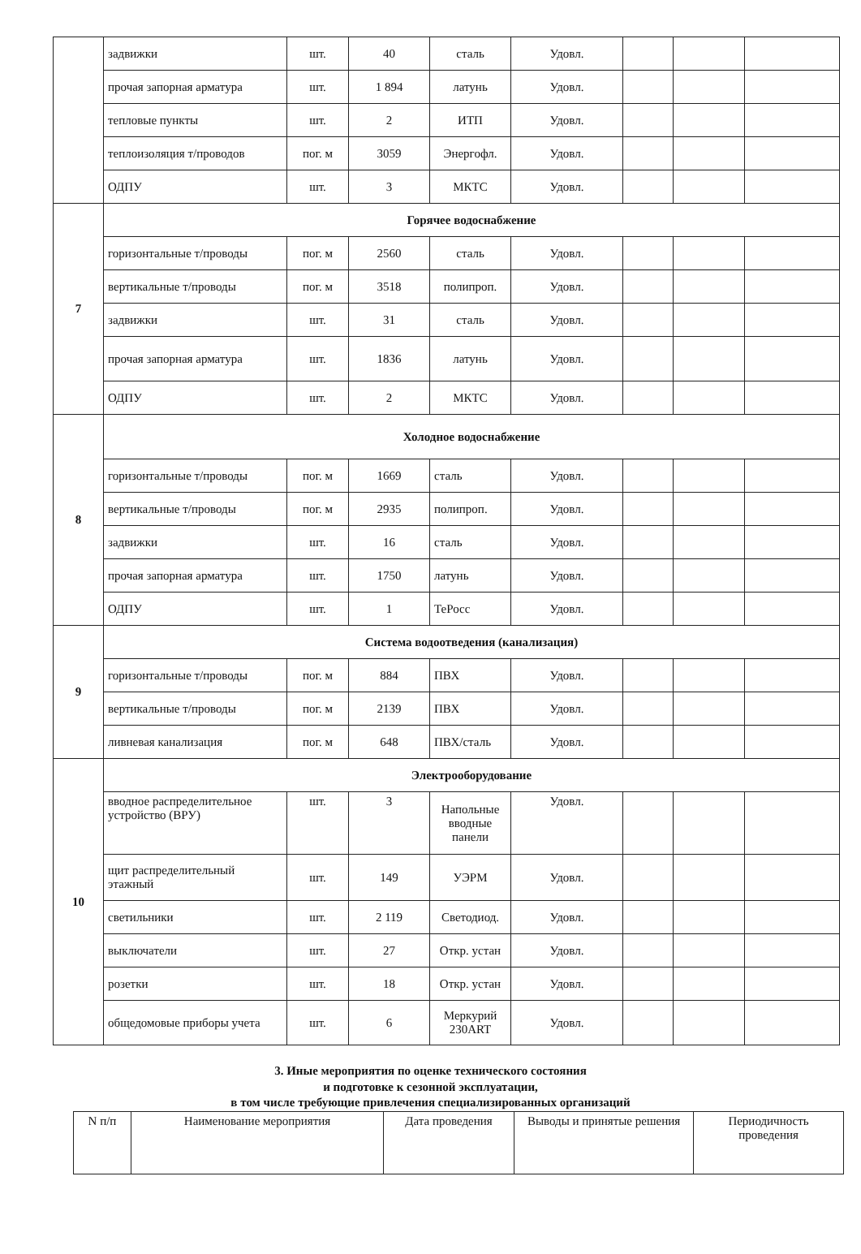| | задвижки | шт. | 40 | сталь | Удовл. | | | |
| | прочая запорная арматура | шт. | 1 894 | латунь | Удовл. | | | |
| | тепловые пункты | шт. | 2 | ИТП | Удовл. | | | |
| | теплоизоляция т/проводов | пог. м | 3059 | Энергофл. | Удовл. | | | |
| | ОДПУ | шт. | 3 | МКТС | Удовл. | | | |
| 7 | Горячее водоснабжение | | | | | | | |
| | горизонтальные т/проводы | пог. м | 2560 | сталь | Удовл. | | | |
| | вертикальные т/проводы | пог. м | 3518 | полипроп. | Удовл. | | | |
| | задвижки | шт. | 31 | сталь | Удовл. | | | |
| | прочая запорная арматура | шт. | 1836 | латунь | Удовл. | | | |
| | ОДПУ | шт. | 2 | МКТС | Удовл. | | | |
| 8 | Холодное водоснабжение | | | | | | | |
| | горизонтальные т/проводы | пог. м | 1669 | сталь | Удовл. | | | |
| | вертикальные т/проводы | пог. м | 2935 | полипроп. | Удовл. | | | |
| | задвижки | шт. | 16 | сталь | Удовл. | | | |
| | прочая запорная арматура | шт. | 1750 | латунь | Удовл. | | | |
| | ОДПУ | шт. | 1 | ТеРосс | Удовл. | | | |
| 9 | Система водоотведения (канализация) | | | | | | | |
| | горизонтальные т/проводы | пог. м | 884 | ПВХ | Удовл. | | | |
| | вертикальные т/проводы | пог. м | 2139 | ПВХ | Удовл. | | | |
| | ливневая канализация | пог. м | 648 | ПВХ/сталь | Удовл. | | | |
| 10 | Электрооборудование | | | | | | | |
| | вводное распределительное устройство (ВРУ) | шт. | 3 | Напольные вводные панели | Удовл. | | | |
| | щит распределительный этажный | шт. | 149 | УЭРМ | Удовл. | | | |
| | светильники | шт. | 2 119 | Светодиод. | Удовл. | | | |
| | выключатели | шт. | 27 | Откр. устан | Удовл. | | | |
| | розетки | шт. | 18 | Откр. устан | Удовл. | | | |
| | общедомовые приборы учета | шт. | 6 | Меркурий 230ART | Удовл. | | | |
3. Иные мероприятия по оценке технического состояния
и подготовке к сезонной эксплуатации,
в том числе требующие привлечения специализированных организаций
| N п/п | Наименование мероприятия | Дата проведения | Выводы и принятые решения | Периодичность проведения |
| --- | --- | --- | --- | --- |